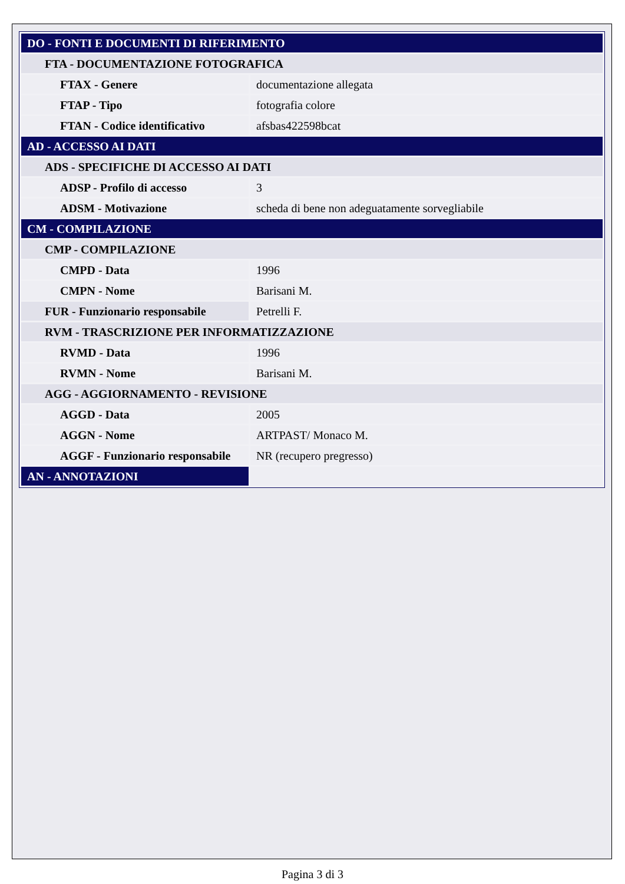| DO - FONTI E DOCUMENTI DI RIFERIMENTO | |
| FTA - DOCUMENTAZIONE FOTOGRAFICA | |
| FTAX - Genere | documentazione allegata |
| FTAP - Tipo | fotografia colore |
| FTAN - Codice identificativo | afsbas422598bcat |
| AD - ACCESSO AI DATI | |
| ADS - SPECIFICHE DI ACCESSO AI DATI | |
| ADSP - Profilo di accesso | 3 |
| ADSM - Motivazione | scheda di bene non adeguatamente sorvegliabile |
| CM - COMPILAZIONE | |
| CMP - COMPILAZIONE | |
| CMPD - Data | 1996 |
| CMPN - Nome | Barisani M. |
| FUR - Funzionario responsabile | Petrelli F. |
| RVM - TRASCRIZIONE PER INFORMATIZZAZIONE | |
| RVMD - Data | 1996 |
| RVMN - Nome | Barisani M. |
| AGG - AGGIORNAMENTO - REVISIONE | |
| AGGD - Data | 2005 |
| AGGN - Nome | ARTPAST/ Monaco M. |
| AGGF - Funzionario responsabile | NR (recupero pregresso) |
| AN - ANNOTAZIONI | |
Pagina 3 di 3